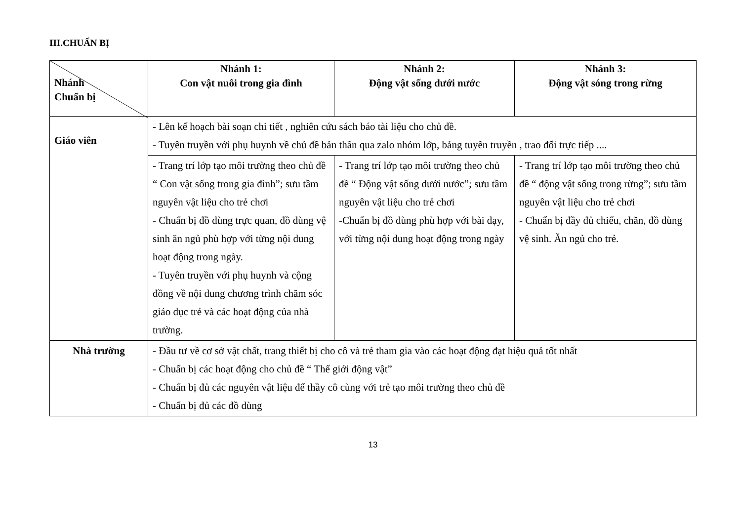III.CHUẨN BỊ
| Nhánh Chuẩn bị | Nhánh 1: Con vật nuôi trong gia đình | Nhánh 2: Động vật sống dưới nước | Nhánh 3: Động vật sóng trong rừng |
| --- | --- | --- | --- |
| Giáo viên | - Lên kế hoạch bài soạn chi tiết , nghiên cứu sách báo tài liệu cho chủ đề. - Tuyên truyền với phụ huynh về chủ đề bản thân qua zalo nhóm lớp, bảng tuyên truyền , trao đổi trực tiếp .... | | |
| | - Trang trí lớp tạo môi trường theo chủ đề “ Con vật sống trong gia đình”; sưu tầm nguyên vật liệu cho trẻ chơi - Chuẩn bị đồ dùng trực quan, đồ dùng vệ sinh ăn ngủ phù hợp với từng nội dung hoạt động trong ngày. - Tuyên truyền với phụ huynh và cộng đồng về nội dung chương trình chăm sóc giáo dục trẻ và các hoạt động của nhà trường. | - Trang trí lớp tạo môi trường theo chủ đề “ Động vật sống dưới nước”; sưu tầm nguyên vật liệu cho trẻ chơi -Chuẩn bị đồ dùng phù hợp với bài dạy, với từng nội dung hoạt động trong ngày | - Trang trí lớp tạo môi trường theo chủ đề “ động vật sống trong rừng”; sưu tầm nguyên vật liệu cho trẻ chơi - Chuẩn bị đầy đủ chiếu, chăn, đồ dùng vệ sinh. Ăn ngủ cho trẻ. |
| Nhà trường | - Đầu tư về cơ sở vật chất, trang thiết bị cho cô và trẻ tham gia vào các hoạt động đạt hiệu quả tốt nhất - Chuẩn bị các hoạt động cho chủ đề “ Thế giới động vật” - Chuẩn bị đủ các nguyên vật liệu để thầy cô cùng với trẻ tạo môi trường theo chủ đề - Chuẩn bị đủ các đồ dùng | | |
13